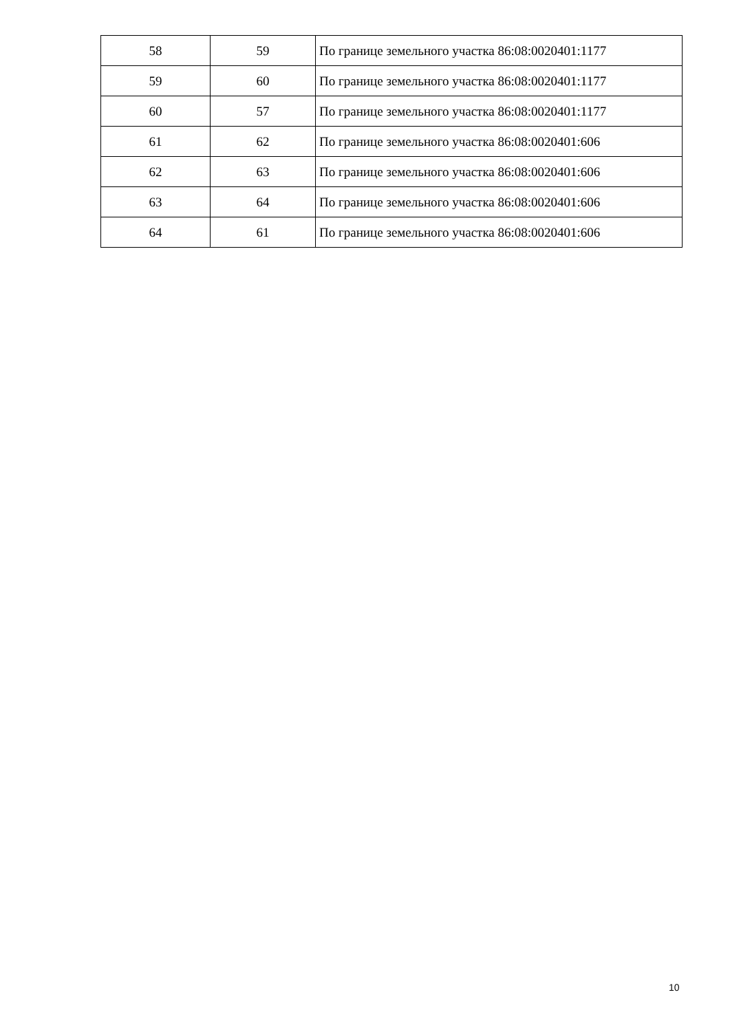| 58 | 59 | По границе земельного участка 86:08:0020401:1177 |
| 59 | 60 | По границе земельного участка 86:08:0020401:1177 |
| 60 | 57 | По границе земельного участка 86:08:0020401:1177 |
| 61 | 62 | По границе земельного участка 86:08:0020401:606 |
| 62 | 63 | По границе земельного участка 86:08:0020401:606 |
| 63 | 64 | По границе земельного участка 86:08:0020401:606 |
| 64 | 61 | По границе земельного участка 86:08:0020401:606 |
10